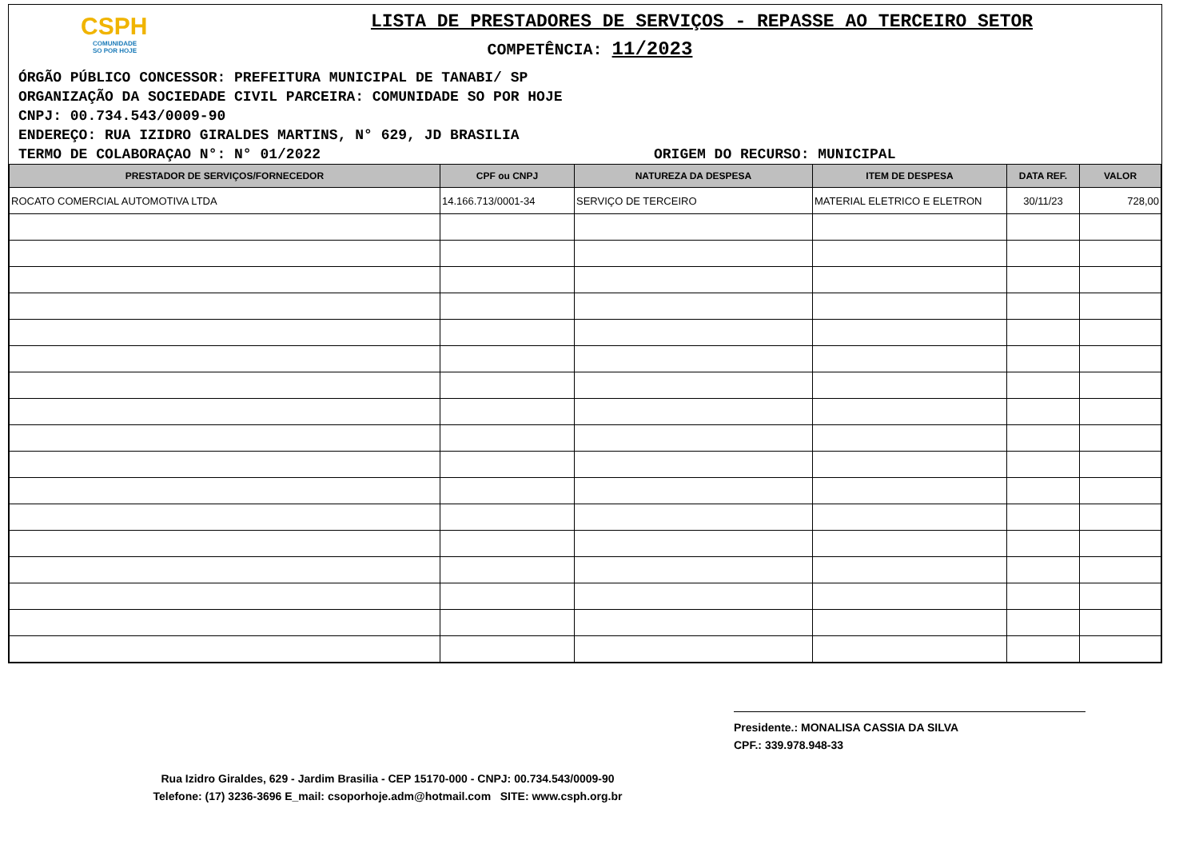CSPH
COMUNIDADE
SO POR HOJE
LISTA DE PRESTADORES DE SERVIÇOS - REPASSE AO TERCEIRO SETOR
COMPETÊNCIA: 11/2023
ÓRGÃO PÚBLICO CONCESSOR: PREFEITURA MUNICIPAL DE TANABI/ SP
ORGANIZAÇÃO DA SOCIEDADE CIVIL PARCEIRA: COMUNIDADE SO POR HOJE
CNPJ: 00.734.543/0009-90
ENDEREÇO: RUA IZIDRO GIRALDES MARTINS, N° 629, JD BRASILIA
TERMO DE COLABORAÇAO N°: N° 01/2022 ORIGEM DO RECURSO: MUNICIPAL
| PRESTADOR DE SERVIÇOS/FORNECEDOR | CPF ou CNPJ | NATUREZA DA DESPESA | ITEM DE DESPESA | DATA REF. | VALOR |
| --- | --- | --- | --- | --- | --- |
| ROCATO COMERCIAL AUTOMOTIVA LTDA | 14.166.713/0001-34 | SERVIÇO DE TERCEIRO | MATERIAL ELETRICO E ELETRON | 30/11/23 | 728,00 |
Presidente.: MONALISA CASSIA DA SILVA
CPF.: 339.978.948-33
Rua Izidro Giraldes, 629 - Jardim Brasilia - CEP 15170-000 - CNPJ: 00.734.543/0009-90
Telefone: (17) 3236-3696 E_mail: csoporhoje.adm@hotmail.com SITE: www.csph.org.br